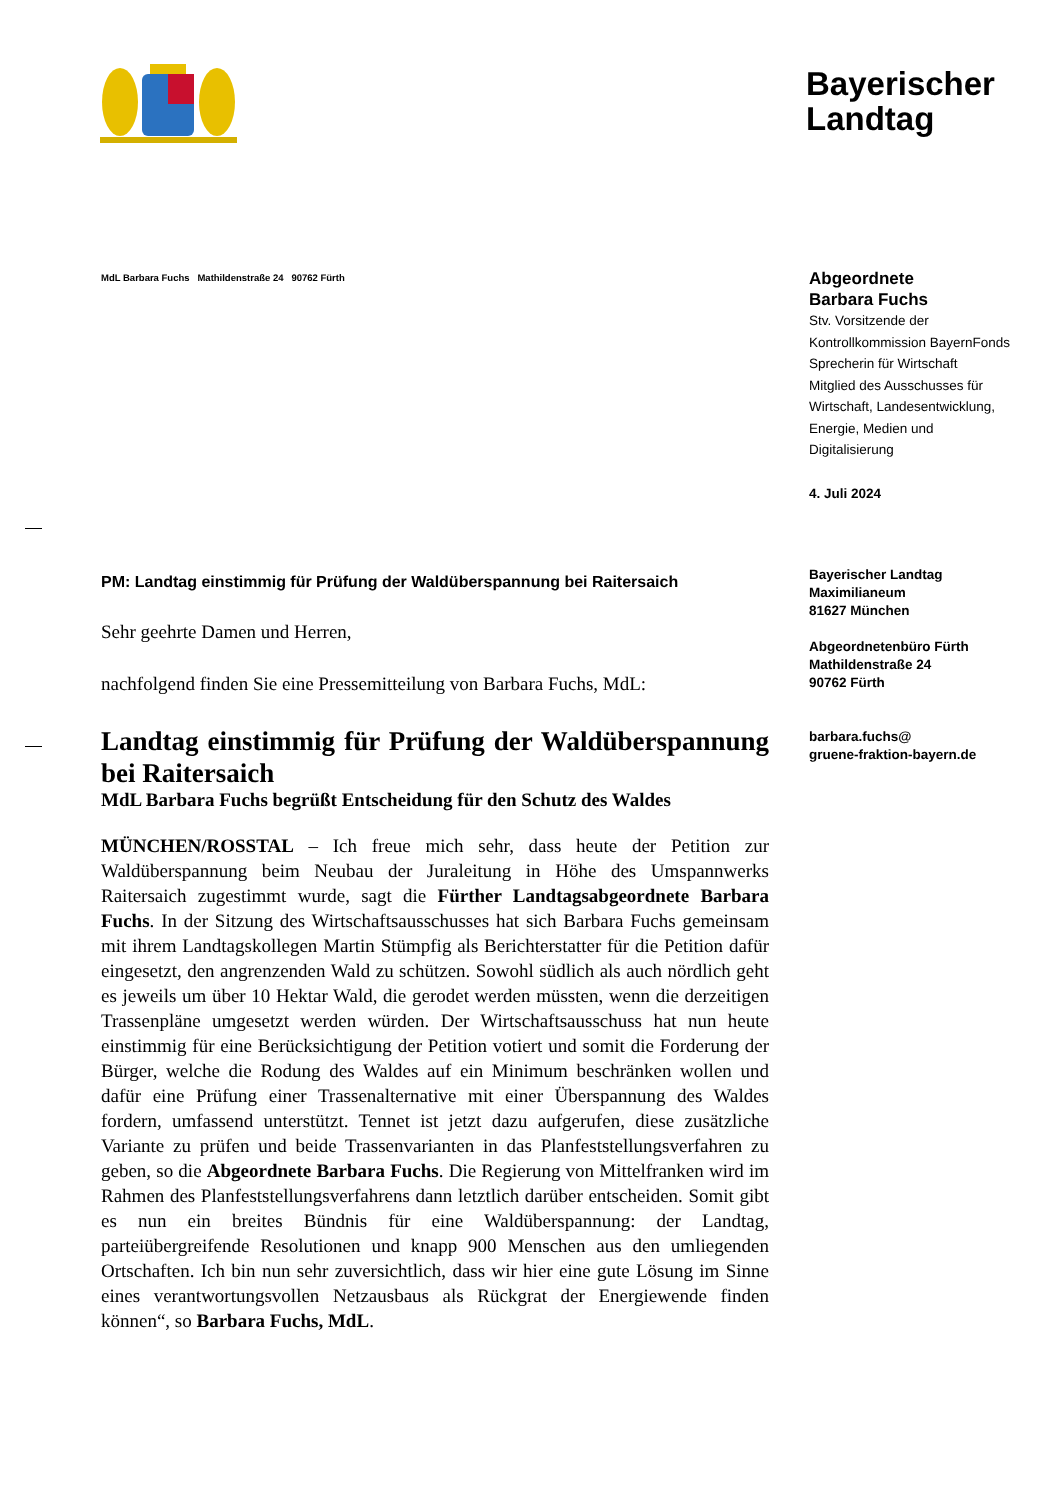Bayerischer
Landtag
MdL Barbara Fuchs Mathildenstraße 24 90762 Fürth
PM: Landtag einstimmig für Prüfung der Waldüberspannung bei Raitersaich
Sehr geehrte Damen und Herren,
nachfolgend finden Sie eine Pressemitteilung von Barbara Fuchs, MdL:
Landtag einstimmig für Prüfung der Waldüberspannung bei Raitersaich
MdL Barbara Fuchs begrüßt Entscheidung für den Schutz des Waldes
MÜNCHEN/ROSSTAL – Ich freue mich sehr, dass heute der Petition zur Waldüberspannung beim Neubau der Juraleitung in Höhe des Umspannwerks Raitersaich zugestimmt wurde, sagt die Fürther Landtagsabgeordnete Barbara Fuchs. In der Sitzung des Wirtschaftsausschusses hat sich Barbara Fuchs gemeinsam mit ihrem Landtagskollegen Martin Stümpfig als Berichterstatter für die Petition dafür eingesetzt, den angrenzenden Wald zu schützen. Sowohl südlich als auch nördlich geht es jeweils um über 10 Hektar Wald, die gerodet werden müssten, wenn die derzeitigen Trassenpläne umgesetzt werden würden. Der Wirtschaftsausschuss hat nun heute einstimmig für eine Berücksichtigung der Petition votiert und somit die Forderung der Bürger, welche die Rodung des Waldes auf ein Minimum beschränken wollen und dafür eine Prüfung einer Trassenalternative mit einer Überspannung des Waldes fordern, umfassend unterstützt. Tennet ist jetzt dazu aufgerufen, diese zusätzliche Variante zu prüfen und beide Trassenvarianten in das Planfeststellungsverfahren zu geben, so die Abgeordnete Barbara Fuchs. Die Regierung von Mittelfranken wird im Rahmen des Planfeststellungsverfahrens dann letztlich darüber entscheiden. Somit gibt es nun ein breites Bündnis für eine Waldüberspannung: der Landtag, parteiübergreifende Resolutionen und knapp 900 Menschen aus den umliegenden Ortschaften. Ich bin nun sehr zuversichtlich, dass wir hier eine gute Lösung im Sinne eines verantwortungsvollen Netzausbaus als Rückgrat der Energiewende finden können“, so Barbara Fuchs, MdL.
Abgeordnete
Barbara Fuchs
Stv. Vorsitzende der
Kontrollkommission BayernFonds
Sprecherin für Wirtschaft
Mitglied des Ausschusses für
Wirtschaft, Landesentwicklung,
Energie, Medien und
Digitalisierung
4. Juli 2024
Bayerischer Landtag
Maximilianeum
81627 München
Abgeordnetenbüro Fürth
Mathildenstraße 24
90762 Fürth
barbara.fuchs@
gruene-fraktion-bayern.de